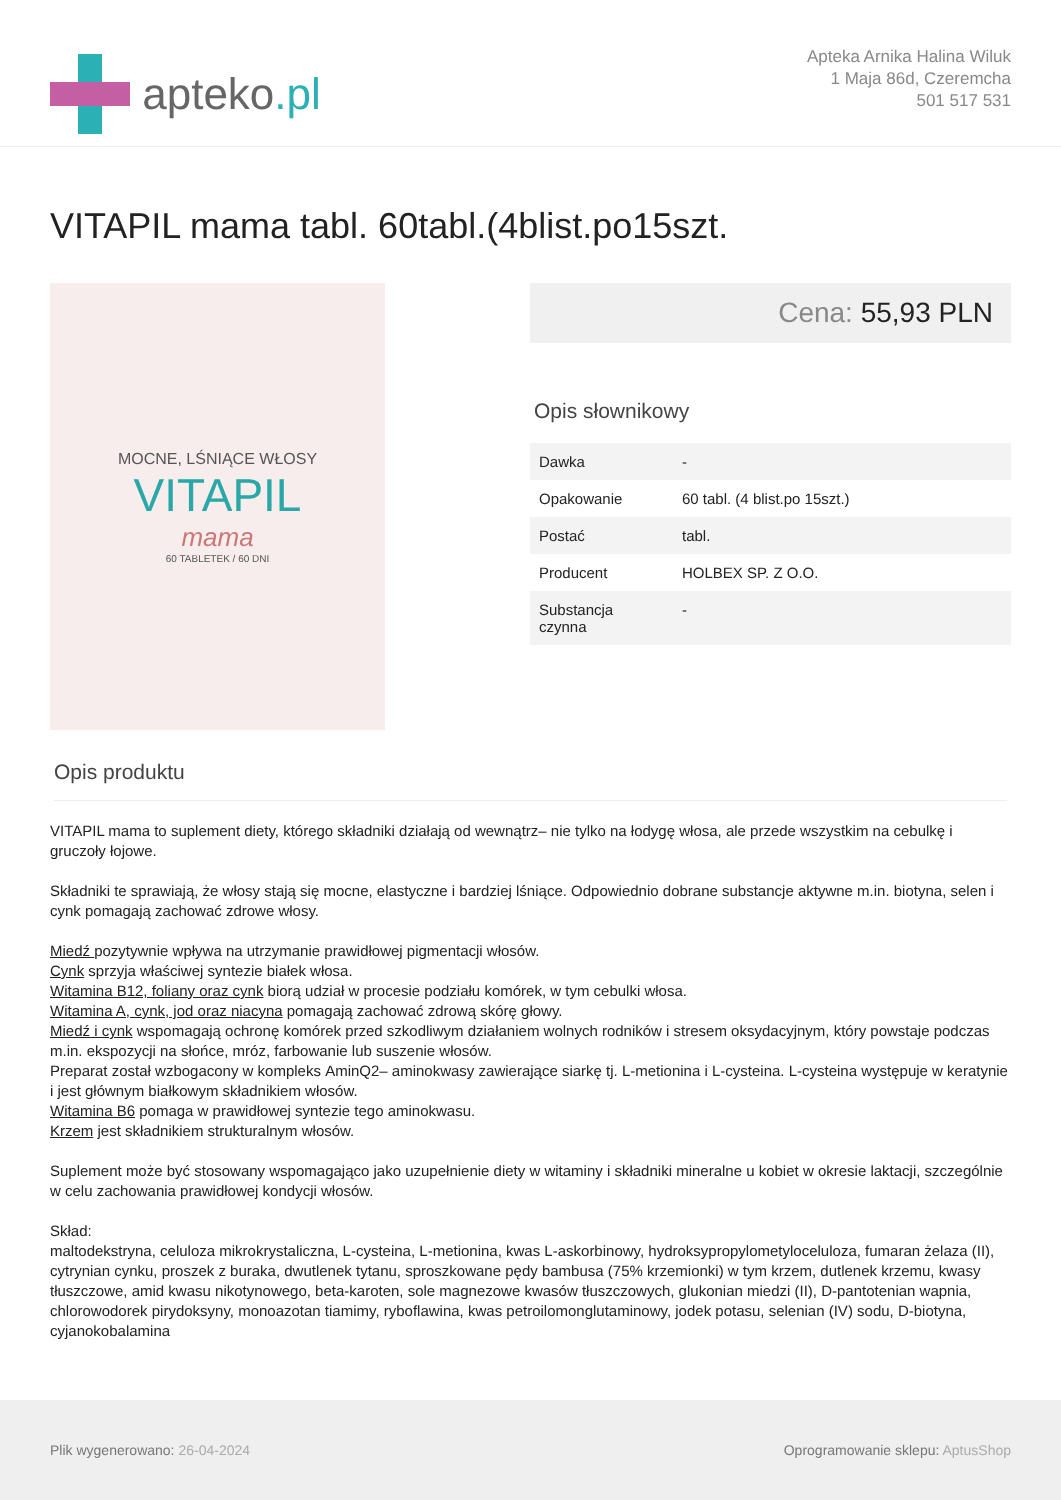apteko.pl
Apteka Arnika Halina Wiluk
1 Maja 86d, Czeremcha
501 517 531
VITAPIL mama tabl. 60tabl.(4blist.po15szt.
MOCNE, LŚNIĄCE WŁOSY
VITAPIL
mama
60 TABLETEK / 60 DNI
Cena: 55,93 PLN
Opis słownikowy
| Dawka | - |
| Opakowanie | 60 tabl. (4 blist.po 15szt.) |
| Postać | tabl. |
| Producent | HOLBEX SP. Z O.O. |
| Substancja czynna | - |
Opis produktu
VITAPIL mama to suplement diety, którego składniki działają od wewnątrz– nie tylko na łodygę włosa, ale przede wszystkim na cebulkę i gruczoły łojowe.
Składniki te sprawiają, że włosy stają się mocne, elastyczne i bardziej lśniące. Odpowiednio dobrane substancje aktywne m.in. biotyna, selen i cynk pomagają zachować zdrowe włosy.
Miedź pozytywnie wpływa na utrzymanie prawidłowej pigmentacji włosów.
Cynk sprzyja właściwej syntezie białek włosa.
Witamina B12, foliany oraz cynk biorą udział w procesie podziału komórek, w tym cebulki włosa.
Witamina A, cynk, jod oraz niacyna pomagają zachować zdrową skórę głowy.
Miedź i cynk wspomagają ochronę komórek przed szkodliwym działaniem wolnych rodników i stresem oksydacyjnym, który powstaje podczas m.in. ekspozycji na słońce, mróz, farbowanie lub suszenie włosów.
Preparat został wzbogacony w kompleks AminQ2– aminokwasy zawierające siarkę tj. L-metionina i L-cysteina. L-cysteina występuje w keratynie i jest głównym białkowym składnikiem włosów.
Witamina B6 pomaga w prawidłowej syntezie tego aminokwasu.
Krzem jest składnikiem strukturalnym włosów.
Suplement może być stosowany wspomagająco jako uzupełnienie diety w witaminy i składniki mineralne u kobiet w okresie laktacji, szczególnie w celu zachowania prawidłowej kondycji włosów.
Skład:
maltodekstryna, celuloza mikrokrystaliczna, L-cysteina, L-metionina, kwas L-askorbinowy, hydroksypropylometyloceluloza, fumaran żelaza (II), cytrynian cynku, proszek z buraka, dwutlenek tytanu, sproszkowane pędy bambusa (75% krzemionki) w tym krzem, dutlenek krzemu, kwasy tłuszczowe, amid kwasu nikotynowego, beta-karoten, sole magnezowe kwasów tłuszczowych, glukonian miedzi (II), D-pantotenian wapnia, chlorowodorek pirydoksyny, monoazotan tiamimy, ryboflawina, kwas petroilomonglutaminowy, jodek potasu, selenian (IV) sodu, D-biotyna, cyjanokobalamina
Plik wygenerowano: 26-04-2024
Oprogramowanie sklepu: AptusShop